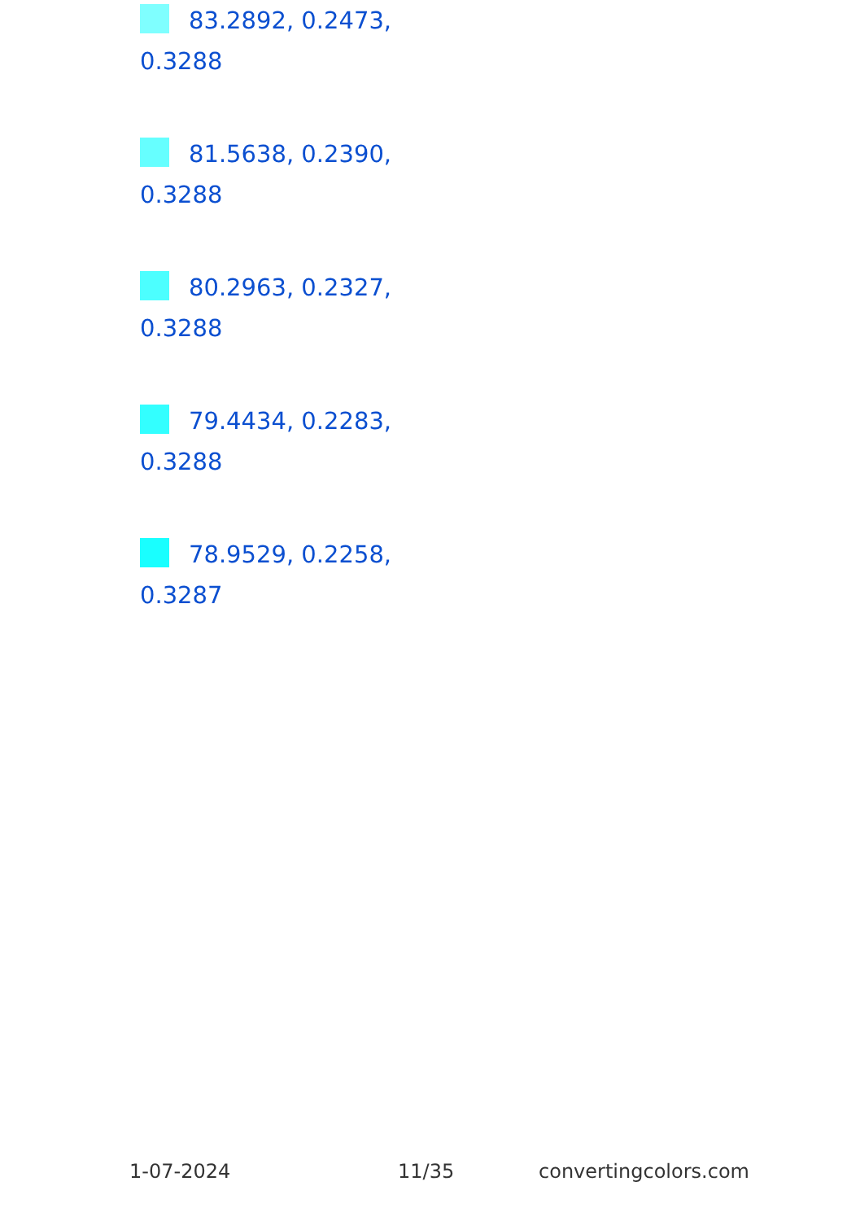83.2892, 0.2473, 0.3288
81.5638, 0.2390, 0.3288
80.2963, 0.2327, 0.3288
79.4434, 0.2283, 0.3288
78.9529, 0.2258, 0.3287
1-07-2024 11/35 convertingcolors.com